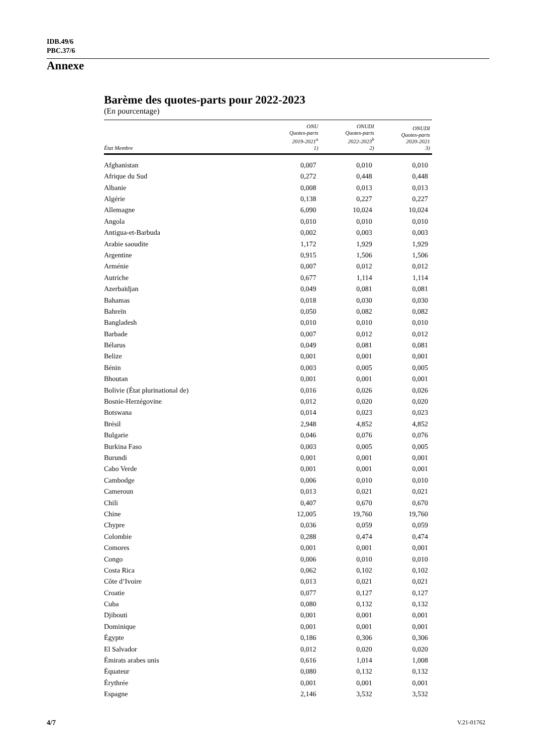IDB.49/6
PBC.37/6
Annexe
Barème des quotes-parts pour 2022-2023
(En pourcentage)
| État Membre | ONU Quotes-parts 2019-2021<sup>a</sup> 1) | ONUDI Quotes-parts 2022-2023<sup>b</sup> 2) | ONUDI Quotes-parts 2020-2021 3) |
| --- | --- | --- | --- |
| Afghanistan | 0,007 | 0,010 | 0,010 |
| Afrique du Sud | 0,272 | 0,448 | 0,448 |
| Albanie | 0,008 | 0,013 | 0,013 |
| Algérie | 0,138 | 0,227 | 0,227 |
| Allemagne | 6,090 | 10,024 | 10,024 |
| Angola | 0,010 | 0,010 | 0,010 |
| Antigua-et-Barbuda | 0,002 | 0,003 | 0,003 |
| Arabie saoudite | 1,172 | 1,929 | 1,929 |
| Argentine | 0,915 | 1,506 | 1,506 |
| Arménie | 0,007 | 0,012 | 0,012 |
| Autriche | 0,677 | 1,114 | 1,114 |
| Azerbaïdjan | 0,049 | 0,081 | 0,081 |
| Bahamas | 0,018 | 0,030 | 0,030 |
| Bahreïn | 0,050 | 0,082 | 0,082 |
| Bangladesh | 0,010 | 0,010 | 0,010 |
| Barbade | 0,007 | 0,012 | 0,012 |
| Bélarus | 0,049 | 0,081 | 0,081 |
| Belize | 0,001 | 0,001 | 0,001 |
| Bénin | 0,003 | 0,005 | 0,005 |
| Bhoutan | 0,001 | 0,001 | 0,001 |
| Bolivie (État plurinational de) | 0,016 | 0,026 | 0,026 |
| Bosnie-Herzégovine | 0,012 | 0,020 | 0,020 |
| Botswana | 0,014 | 0,023 | 0,023 |
| Brésil | 2,948 | 4,852 | 4,852 |
| Bulgarie | 0,046 | 0,076 | 0,076 |
| Burkina Faso | 0,003 | 0,005 | 0,005 |
| Burundi | 0,001 | 0,001 | 0,001 |
| Cabo Verde | 0,001 | 0,001 | 0,001 |
| Cambodge | 0,006 | 0,010 | 0,010 |
| Cameroun | 0,013 | 0,021 | 0,021 |
| Chili | 0,407 | 0,670 | 0,670 |
| Chine | 12,005 | 19,760 | 19,760 |
| Chypre | 0,036 | 0,059 | 0,059 |
| Colombie | 0,288 | 0,474 | 0,474 |
| Comores | 0,001 | 0,001 | 0,001 |
| Congo | 0,006 | 0,010 | 0,010 |
| Costa Rica | 0,062 | 0,102 | 0,102 |
| Côte d’Ivoire | 0,013 | 0,021 | 0,021 |
| Croatie | 0,077 | 0,127 | 0,127 |
| Cuba | 0,080 | 0,132 | 0,132 |
| Djibouti | 0,001 | 0,001 | 0,001 |
| Dominique | 0,001 | 0,001 | 0,001 |
| Égypte | 0,186 | 0,306 | 0,306 |
| El Salvador | 0,012 | 0,020 | 0,020 |
| Émirats arabes unis | 0,616 | 1,014 | 1,008 |
| Équateur | 0,080 | 0,132 | 0,132 |
| Érythrée | 0,001 | 0,001 | 0,001 |
| Espagne | 2,146 | 3,532 | 3,532 |
4/7 V.21-01762